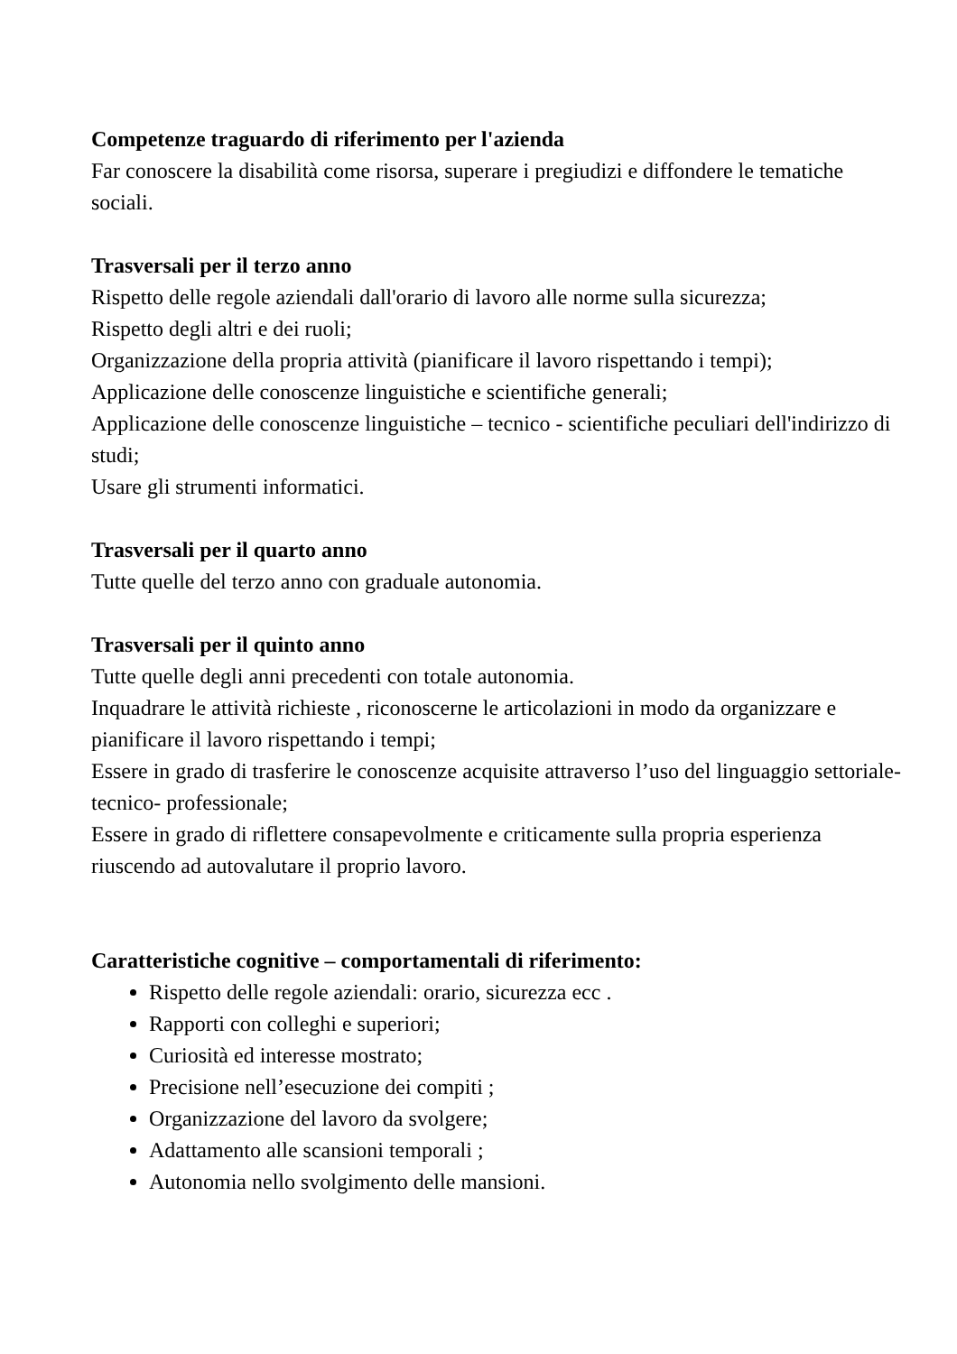Competenze traguardo di riferimento per l'azienda
Far conoscere la disabilità come risorsa, superare i pregiudizi e diffondere le tematiche sociali.
Trasversali per il terzo anno
Rispetto delle regole aziendali dall'orario di lavoro alle norme sulla sicurezza;
Rispetto degli altri e dei ruoli;
Organizzazione della propria attività (pianificare il lavoro rispettando i tempi);
Applicazione delle conoscenze linguistiche e scientifiche generali;
Applicazione delle conoscenze linguistiche – tecnico - scientifiche peculiari dell'indirizzo di studi;
Usare gli strumenti informatici.
Trasversali per il quarto anno
Tutte quelle del terzo anno con graduale autonomia.
Trasversali per il quinto anno
Tutte quelle degli anni precedenti con totale autonomia.
Inquadrare le attività richieste , riconoscerne le articolazioni in modo da organizzare e pianificare il lavoro rispettando i tempi;
Essere in grado di trasferire le conoscenze acquisite attraverso l’uso del linguaggio settoriale-tecnico- professionale;
Essere in grado di riflettere consapevolmente e criticamente sulla propria esperienza riuscendo ad autovalutare il proprio lavoro.
Caratteristiche cognitive – comportamentali di riferimento:
Rispetto delle regole aziendali: orario, sicurezza ecc .
Rapporti con colleghi e superiori;
Curiosità ed interesse mostrato;
Precisione nell’esecuzione dei compiti ;
Organizzazione del lavoro da svolgere;
Adattamento alle scansioni temporali ;
Autonomia nello svolgimento delle mansioni.